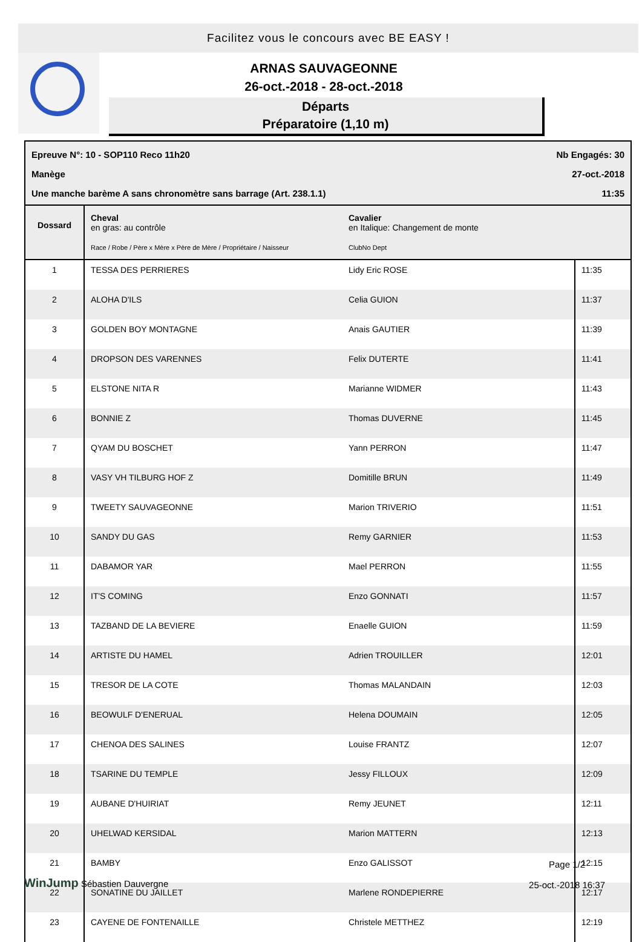Facilitez vous le concours avec BE EASY !
ARNAS SAUVAGEONNE
26-oct.-2018 - 28-oct.-2018
Départs
Préparatoire (1,10 m)
Epreuve N°: 10 - SOP110 Reco 11h20 Nb Engagés: 30
Manège 27-oct.-2018
Une manche barème A sans chronomètre sans barrage (Art. 238.1.1) 11:35
| Dossard | Cheval en gras: au contrôle Race / Robe / Père x Mère x Père de Mère / Propriétaire / Naisseur | Cavalier en Italique: Changement de monte ClubNo Dept | |
| --- | --- | --- | --- |
| 1 | TESSA DES PERRIERES | Lidy Eric ROSE | 11:35 |
| 2 | ALOHA D'ILS | Celia GUION | 11:37 |
| 3 | GOLDEN BOY MONTAGNE | Anais GAUTIER | 11:39 |
| 4 | DROPSON DES VARENNES | Felix DUTERTE | 11:41 |
| 5 | ELSTONE NITA R | Marianne WIDMER | 11:43 |
| 6 | BONNIE Z | Thomas DUVERNE | 11:45 |
| 7 | QYAM DU BOSCHET | Yann PERRON | 11:47 |
| 8 | VASY VH TILBURG HOF Z | Domitille BRUN | 11:49 |
| 9 | TWEETY SAUVAGEONNE | Marion TRIVERIO | 11:51 |
| 10 | SANDY DU GAS | Remy GARNIER | 11:53 |
| 11 | DABAMOR YAR | Mael PERRON | 11:55 |
| 12 | IT'S COMING | Enzo GONNATI | 11:57 |
| 13 | TAZBAND DE LA BEVIERE | Enaelle GUION | 11:59 |
| 14 | ARTISTE DU HAMEL | Adrien TROUILLER | 12:01 |
| 15 | TRESOR DE LA COTE | Thomas MALANDAIN | 12:03 |
| 16 | BEOWULF D'ENERUAL | Helena DOUMAIN | 12:05 |
| 17 | CHENOA DES SALINES | Louise FRANTZ | 12:07 |
| 18 | TSARINE DU TEMPLE | Jessy FILLOUX | 12:09 |
| 19 | AUBANE D'HUIRIAT | Remy JEUNET | 12:11 |
| 20 | UHELWAD KERSIDAL | Marion MATTERN | 12:13 |
| 21 | BAMBY | Enzo GALISSOT | 12:15 |
| 22 | SONATINE DU JAILLET | Marlene RONDEPIERRE | 12:17 |
| 23 | CAYENE DE FONTENAILLE | Christele METTHEZ | 12:19 |
WinJump Sébastien Dauvergne Page 1/2
25-oct.-2018 16:37